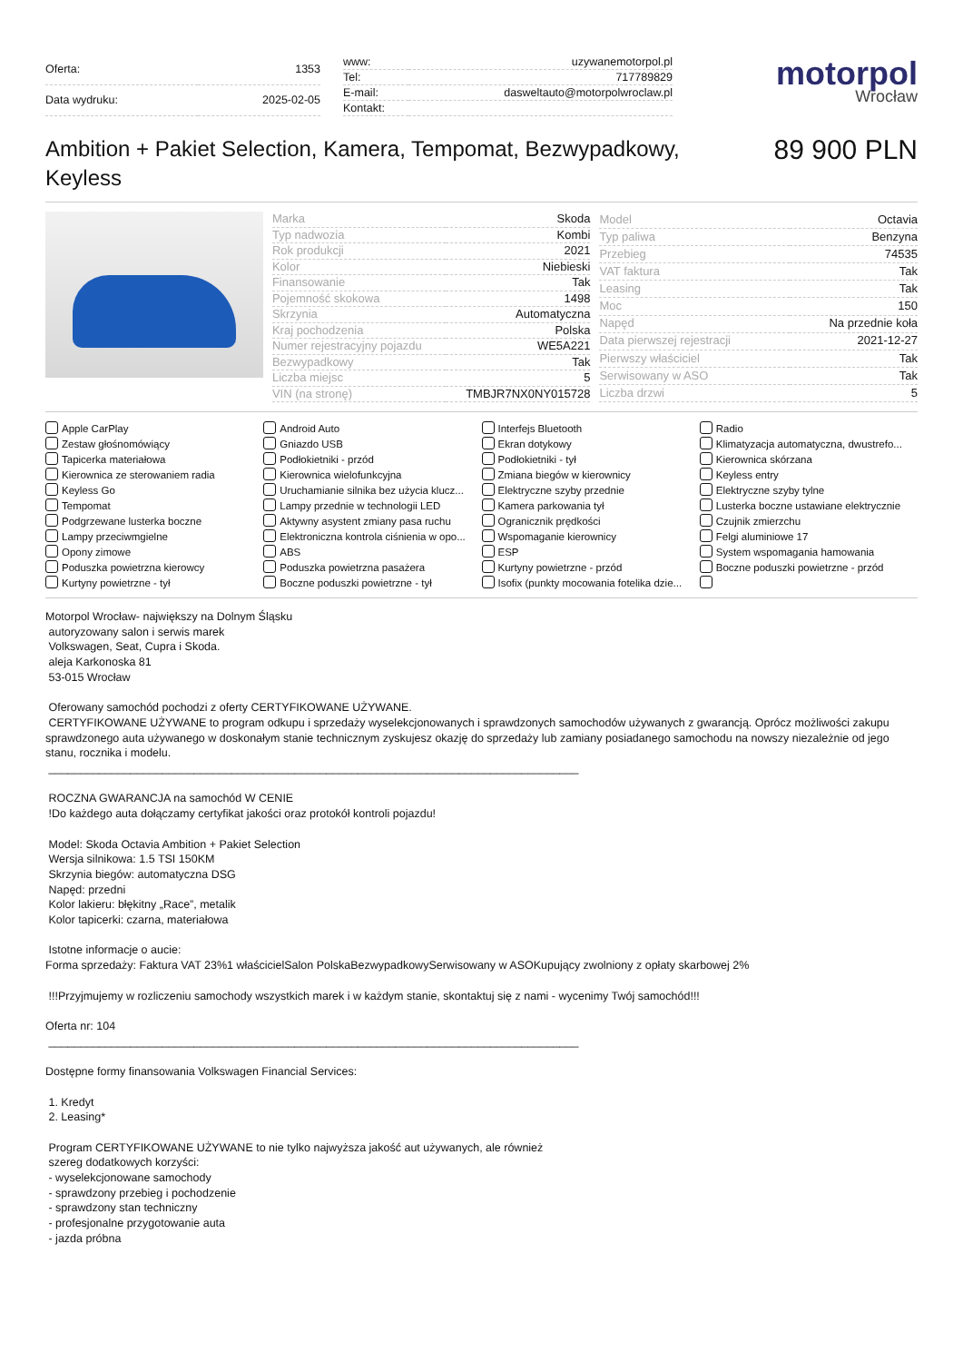| Oferta: | 1353 |
| Data wydruku: | 2025-02-05 |
| www: | uzywanemotorpol.pl |
| Tel: | 717789829 |
| E-mail: | dasweltauto@motorpolwroclaw.pl |
| Kontakt: | |
motorpol
Wrocław
Ambition + Pakiet Selection, Kamera, Tempomat, Bezwypadkowy, Keyless
89 900 PLN
| Marka | Skoda |
| Typ nadwozia | Kombi |
| Rok produkcji | 2021 |
| Kolor | Niebieski |
| Finansowanie | Tak |
| Pojemność skokowa | 1498 |
| Skrzynia | Automatyczna |
| Kraj pochodzenia | Polska |
| Numer rejestracyjny pojazdu | WE5A221 |
| Bezwypadkowy | Tak |
| Liczba miejsc | 5 |
| VIN (na stronę) | TMBJR7NX0NY015728 |
| Model | Octavia |
| Typ paliwa | Benzyna |
| Przebieg | 74535 |
| VAT faktura | Tak |
| Leasing | Tak |
| Moc | 150 |
| Napęd | Na przednie koła |
| Data pierwszej rejestracji | 2021-12-27 |
| Pierwszy właściciel | Tak |
| Serwisowany w ASO | Tak |
| Liczba drzwi | 5 |
Apple CarPlay
Android Auto
Interfejs Bluetooth
Radio
Zestaw głośnomówiący
Gniazdo USB
Ekran dotykowy
Klimatyzacja automatyczna, dwustrefo...
Tapicerka materiałowa
Podłokietniki - przód
Podłokietniki - tył
Kierownica skórzana
Kierownica ze sterowaniem radia
Kierownica wielofunkcyjna
Zmiana biegów w kierownicy
Keyless entry
Keyless Go
Uruchamianie silnika bez użycia klucz...
Elektryczne szyby przednie
Elektryczne szyby tylne
Tempomat
Lampy przednie w technologii LED
Kamera parkowania tył
Lusterka boczne ustawiane elektrycznie
Podgrzewane lusterka boczne
Aktywny asystent zmiany pasa ruchu
Ogranicznik prędkości
Czujnik zmierzchu
Lampy przeciwmgielne
Elektroniczna kontrola ciśnienia w opo...
Wspomaganie kierownicy
Felgi aluminiowe 17
Opony zimowe
ABS
ESP
System wspomagania hamowania
Poduszka powietrzna kierowcy
Poduszka powietrzna pasażera
Kurtyny powietrzne - przód
Boczne poduszki powietrzne - przód
Kurtyny powietrzne - tył
Boczne poduszki powietrzne - tył
Isofix (punkty mocowania fotelika dzie...
Motorpol Wrocław- największy na Dolnym Śląsku
autoryzowany salon i serwis marek
Volkswagen, Seat, Cupra i Skoda.
aleja Karkonoska 81
53-015 Wrocław
Oferowany samochód pochodzi z oferty CERTYFIKOWANE UŻYWANE.
CERTYFIKOWANE UŻYWANE to program odkupu i sprzedaży wyselekcjonowanych i sprawdzonych samochodów używanych z gwarancją. Oprócz możliwości zakupu sprawdzonego auta używanego w doskonałym stanie technicznym zyskujesz okazję do sprzedaży lub zamiany posiadanego samochodu na nowszy niezależnie od jego stanu, rocznika i modelu.
____________________________________________________________________________________
ROCZNA GWARANCJA na samochód W CENIE
!Do każdego auta dołączamy certyfikat jakości oraz protokół kontroli pojazdu!
Model: Skoda Octavia Ambition + Pakiet Selection
Wersja silnikowa: 1.5 TSI 150KM
Skrzynia biegów: automatyczna DSG
Napęd: przedni
Kolor lakieru: błękitny „Race”, metalik
Kolor tapicerki: czarna, materiałowa
Istotne informacje o aucie:
Forma sprzedaży: Faktura VAT 23%1 właścicielSalon PolskaBezwypadkowySerwisowany w ASOKupujący zwolniony z opłaty skarbowej 2%
!!!Przyjmujemy w rozliczeniu samochody wszystkich marek i w każdym stanie, skontaktuj się z nami - wycenimy Twój samochód!!!
Oferta nr: 104
____________________________________________________________________________________
Dostępne formy finansowania Volkswagen Financial Services:
1. Kredyt
2. Leasing*
Program CERTYFIKOWANE UŻYWANE to nie tylko najwyższa jakość aut używanych, ale również
szereg dodatkowych korzyści:
- wyselekcjonowane samochody
- sprawdzony przebieg i pochodzenie
- sprawdzony stan techniczny
- profesjonalne przygotowanie auta
- jazda próbna